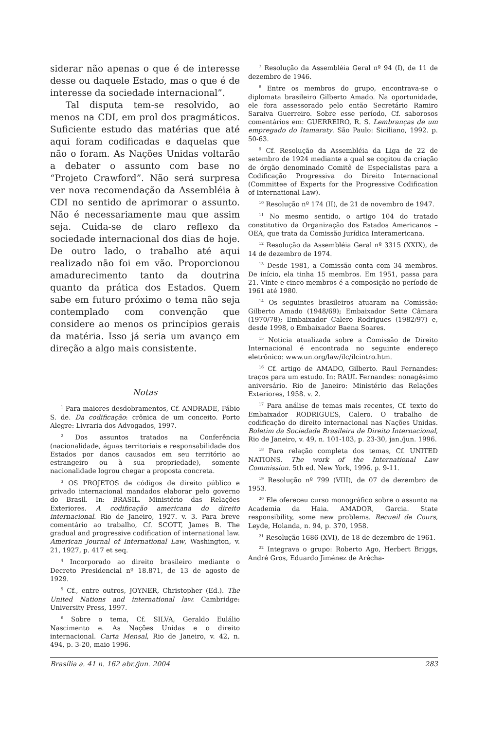siderar não apenas o que é de interesse desse ou daquele Estado, mas o que é de interesse da sociedade internacional”.
Tal disputa tem-se resolvido, ao menos na CDI, em prol dos pragmáticos. Suficiente estudo das matérias que até aqui foram codificadas e daquelas que não o foram. As Nações Unidas voltarão a debater o assunto com base no “Projeto Crawford”. Não será surpresa ver nova recomendação da Assembléia à CDI no sentido de aprimorar o assunto. Não é necessariamente mau que assim seja. Cuida-se de claro reflexo da sociedade internacional dos dias de hoje. De outro lado, o trabalho até aqui realizado não foi em vão. Proporcionou amadurecimento tanto da doutrina quanto da prática dos Estados. Quem sabe em futuro próximo o tema não seja contemplado com convenção que considere ao menos os princípios gerais da matéria. Isso já seria um avanço em direção a algo mais consistente.
Notas
<sup>1</sup> Para maiores desdobramentos, Cf. ANDRADE, Fábio S. de. Da codificação: crônica de um conceito. Porto Alegre: Livraria dos Advogados, 1997.
<sup>2</sup> Dos assuntos tratados na Conferência (nacionalidade, águas territoriais e responsabilidade dos Estados por danos causados em seu território ao estrangeiro ou à sua propriedade), somente nacionalidade logrou chegar a proposta concreta.
<sup>3</sup> OS PROJETOS de códigos de direito público e privado internacional mandados elaborar pelo governo do Brasil. In: BRASIL. Ministério das Relações Exteriores. A codificação americana do direito internacional. Rio de Janeiro, 1927. v. 3. Para breve comentário ao trabalho, Cf. SCOTT, James B. The gradual and progressive codification of international law. American Journal of International Law, Washington, v. 21, 1927, p. 417 et seq.
<sup>4</sup> Incorporado ao direito brasileiro mediante o Decreto Presidencial nº 18.871, de 13 de agosto de 1929.
<sup>5</sup> Cf., entre outros, JOYNER, Christopher (Ed.). The United Nations and international law. Cambridge: University Press, 1997.
<sup>6</sup> Sobre o tema, Cf. SILVA, Geraldo Eulálio Nascimento e. As Nações Unidas e o direito internacional. Carta Mensal, Rio de Janeiro, v. 42, n. 494, p. 3-20, maio 1996.
<sup>7</sup> Resolução da Assembléia Geral nº 94 (I), de 11 de dezembro de 1946.
<sup>8</sup> Entre os membros do grupo, encontrava-se o diplomata brasileiro Gilberto Amado. Na oportunidade, ele fora assessorado pelo então Secretário Ramiro Saraiva Guerreiro. Sobre esse período, Cf. saborosos comentários em: GUERREIRO, R. S. Lembranças de um empregado do Itamaraty. São Paulo: Siciliano, 1992. p. 50-63.
<sup>9</sup> Cf. Resolução da Assembléia da Liga de 22 de setembro de 1924 mediante a qual se cogitou da criação de órgão denominado Comitê de Especialistas para a Codificação Progressiva do Direito Internacional (Committee of Experts for the Progressive Codification of International Law).
<sup>10</sup> Resolução nº 174 (II), de 21 de novembro de 1947.
<sup>11</sup> No mesmo sentido, o artigo 104 do tratado constitutivo da Organização dos Estados Americanos – OEA, que trata da Comissão Jurídica Interamericana.
<sup>12</sup> Resolução da Assembléia Geral nº 3315 (XXIX), de 14 de dezembro de 1974.
<sup>13</sup> Desde 1981, a Comissão conta com 34 membros. De início, ela tinha 15 membros. Em 1951, passa para 21. Vinte e cinco membros é a composição no período de 1961 até 1980.
<sup>14</sup> Os seguintes brasileiros atuaram na Comissão: Gilberto Amado (1948/69); Embaixador Sette Câmara (1970/78); Embaixador Calero Rodrigues (1982/97) e, desde 1998, o Embaixador Baena Soares.
<sup>15</sup> Notícia atualizada sobre a Comissão de Direito Internacional é encontrada no seguinte endereço eletrônico: www.un.org/law/ilc/ilcintro.htm.
<sup>16</sup> Cf. artigo de AMADO, Gilberto. Raul Fernandes: traços para um estudo. In: RAUL Fernandes: nonagésimo aniversário. Rio de Janeiro: Ministério das Relações Exteriores, 1958. v. 2.
<sup>17</sup> Para análise de temas mais recentes, Cf. texto do Embaixador RODRIGUES, Calero. O trabalho de codificação do direito internacional nas Nações Unidas. Boletim da Sociedade Brasileira de Direito Internacional, Rio de Janeiro, v. 49, n. 101-103, p. 23-30, jan./jun. 1996.
<sup>18</sup> Para relação completa dos temas, Cf. UNITED NATIONS. The work of the International Law Commission. 5th ed. New York, 1996. p. 9-11.
<sup>19</sup> Resolução nº 799 (VIII), de 07 de dezembro de 1953.
<sup>20</sup> Ele ofereceu curso monográfico sobre o assunto na Academia da Haia. AMADOR, Garcia. State responsibility, some new problems. Recueil de Cours, Leyde, Holanda, n. 94, p. 370, 1958.
<sup>21</sup> Resolução 1686 (XVI), de 18 de dezembro de 1961.
<sup>22</sup> Integrava o grupo: Roberto Ago, Herbert Briggs, André Gros, Eduardo Jiménez de Arécha-
Brasília a. 41 n. 162 abr./jun. 2004 283